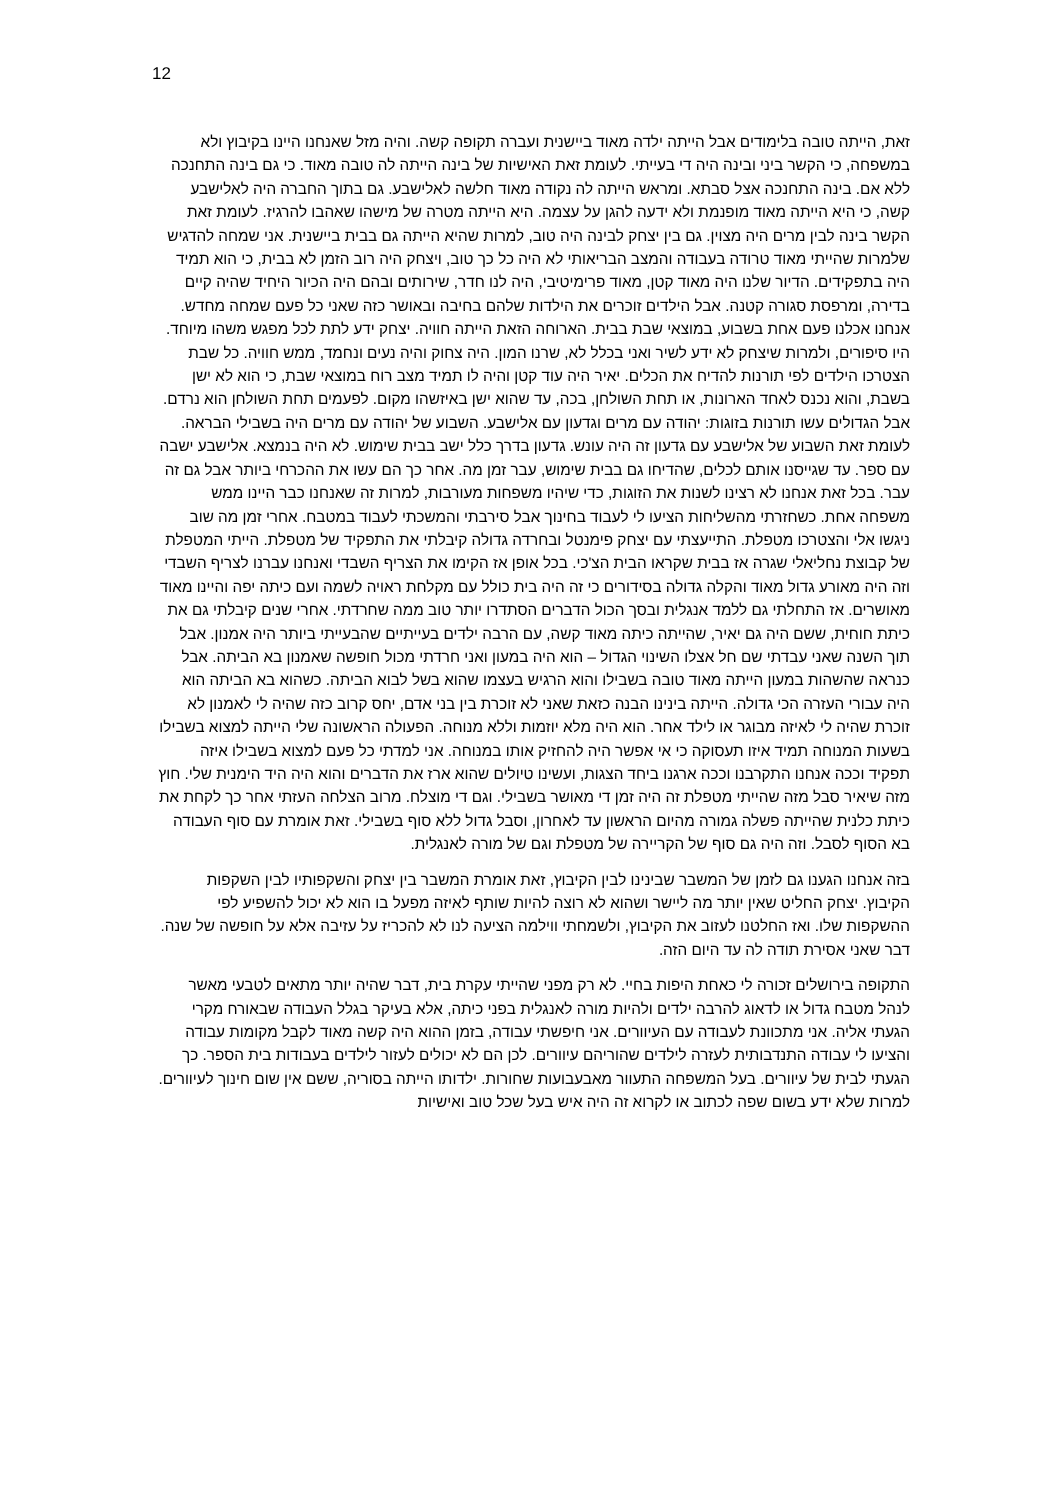12
זאת, הייתה טובה בלימודים אבל הייתה ילדה מאוד ביישנית ועברה תקופה קשה. והיה מזל שאנחנו היינו בקיבוץ ולא במשפחה, כי הקשר ביני ובינה היה די בעייתי. לעומת זאת האישיות של בינה הייתה לה טובה מאוד. כי גם בינה התחנכה ללא אם. בינה התחנכה אצל סבתא. ומראש הייתה לה נקודה מאוד חלשה לאלישבע. גם בתוך החברה היה לאלישבע קשה, כי היא הייתה מאוד מופנמת ולא ידעה להגן על עצמה. היא הייתה מטרה של מישהו שאהבו להרגיז. לעומת זאת הקשר בינה לבין מרים היה מצוין. גם בין יצחק לבינה היה טוב, למרות שהיא הייתה גם בבית ביישנית. אני שמחה להדגיש שלמרות שהייתי מאוד טרודה בעבודה והמצב הבריאותי לא היה כל כך טוב, ויצחק היה רוב הזמן לא בבית, כי הוא תמיד היה בתפקידים. הדיור שלנו היה מאוד קטן, מאוד פרימיטיבי, היה לנו חדר, שירותים ובהם היה הכיור היחיד שהיה קיים בדירה, ומרפסת סגורה קטנה. אבל הילדים זוכרים את הילדות שלהם בחיבה ובאושר כזה שאני כל פעם שמחה מחדש. אנחנו אכלנו פעם אחת בשבוע, במוצאי שבת בבית. הארוחה הזאת הייתה חוויה. יצחק ידע לתת לכל מפגש משהו מיוחד. היו סיפורים, ולמרות שיצחק לא ידע לשיר ואני בכלל לא, שרנו המון. היה צחוק והיה נעים ונחמד, ממש חוויה. כל שבת הצטרכו הילדים לפי תורנות להדיח את הכלים. יאיר היה עוד קטן והיה לו תמיד מצב רוח במוצאי שבת, כי הוא לא ישן בשבת, והוא נכנס לאחד הארונות, או תחת השולחן, בכה, עד שהוא ישן באיזשהו מקום. לפעמים תחת השולחן הוא נרדם. אבל הגדולים עשו תורנות בזוגות: יהודה עם מרים וגדעון עם אלישבע. השבוע של יהודה עם מרים היה בשבילי הבראה. לעומת זאת השבוע של אלישבע עם גדעון זה היה עונש. גדעון בדרך כלל ישב בבית שימוש. לא היה בנמצא. אלישבע ישבה עם ספר. עד שגייסנו אותם לכלים, שהדיחו גם בבית שימוש, עבר זמן מה. אחר כך הם עשו את ההכרחי ביותר אבל גם זה עבר. בכל זאת אנחנו לא רצינו לשנות את הזוגות, כדי שיהיו משפחות מעורבות, למרות זה שאנחנו כבר היינו ממש משפחה אחת. כשחזרתי מהשליחות הציעו לי לעבוד בחינוך אבל סירבתי והמשכתי לעבוד במטבח. אחרי זמן מה שוב ניגשו אלי והצטרכו מטפלת. התייעצתי עם יצחק פימנטל ובחרדה גדולה קיבלתי את התפקיד של מטפלת. הייתי המטפלת של קבוצת נחליאלי שגרה אז בבית שקראו הבית הצ'כי. בכל אופן אז הקימו את הצריף השבדי ואנחנו עברנו לצריף השבדי וזה היה מאורע גדול מאוד והקלה גדולה בסידורים כי זה היה בית כולל עם מקלחת ראויה לשמה ועם כיתה יפה והיינו מאוד מאושרים. אז התחלתי גם ללמד אנגלית ובסך הכול הדברים הסתדרו יותר טוב ממה שחרדתי. אחרי שנים קיבלתי גם את כיתת חוחית, ששם היה גם יאיר, שהייתה כיתה מאוד קשה, עם הרבה ילדים בעייתיים שהבעייתי ביותר היה אמנון. אבל תוך השנה שאני עבדתי שם חל אצלו השינוי הגדול – הוא היה במעון ואני חרדתי מכול חופשה שאמנון בא הביתה. אבל כנראה שהשהות במעון הייתה מאוד טובה בשבילו והוא הרגיש בעצמו שהוא בשל לבוא הביתה. כשהוא בא הביתה הוא היה עבורי העזרה הכי גדולה. הייתה בינינו הבנה כזאת שאני לא זוכרת בין בני אדם, יחס קרוב כזה שהיה לי לאמנון לא זוכרת שהיה לי לאיזה מבוגר או לילד אחר. הוא היה מלא יוזמות וללא מנוחה. הפעולה הראשונה שלי הייתה למצוא בשבילו בשעות המנוחה תמיד איזו תעסוקה כי אי אפשר היה להחזיק אותו במנוחה. אני למדתי כל פעם למצוא בשבילו איזה תפקיד וככה אנחנו התקרבנו וככה ארגנו ביחד הצגות, ועשינו טיולים שהוא ארז את הדברים והוא היה היד הימנית שלי. חוץ מזה שיאיר סבל מזה שהייתי מטפלת זה היה זמן די מאושר בשבילי. וגם די מוצלח. מרוב הצלחה העזתי אחר כך לקחת את כיתת כלנית שהייתה פשלה גמורה מהיום הראשון עד לאחרון, וסבל גדול ללא סוף בשבילי. זאת אומרת עם סוף העבודה בא הסוף לסבל. וזה היה גם סוף של הקריירה של מטפלת וגם של מורה לאנגלית.
בזה אנחנו הגענו גם לזמן של המשבר שבינינו לבין הקיבוץ, זאת אומרת המשבר בין יצחק והשקפותיו לבין השקפות הקיבוץ. יצחק החליט שאין יותר מה ליישר ושהוא לא רוצה להיות שותף לאיזה מפעל בו הוא לא יכול להשפיע לפי ההשקפות שלו. ואז החלטנו לעזוב את הקיבוץ, ולשמחתי ווילמה הציעה לנו לא להכריז על עזיבה אלא על חופשה של שנה. דבר שאני אסירת תודה לה עד היום הזה.
התקופה בירושלים זכורה לי כאחת היפות בחיי. לא רק מפני שהייתי עקרת בית, דבר שהיה יותר מתאים לטבעי מאשר לנהל מטבח גדול או לדאוג להרבה ילדים ולהיות מורה לאנגלית בפני כיתה, אלא בעיקר בגלל העבודה שבאורח מקרי הגעתי אליה. אני מתכוונת לעבודה עם העיוורים. אני חיפשתי עבודה, בזמן ההוא היה קשה מאוד לקבל מקומות עבודה והציעו לי עבודה התנדבותית לעזרה לילדים שהוריהם עיוורים. לכן הם לא יכולים לעזור לילדים בעבודות בית הספר. כך הגעתי לבית של עיוורים. בעל המשפחה התעוור מאבעבועות שחורות. ילדותו הייתה בסוריה, ששם אין שום חינוך לעיוורים. למרות שלא ידע בשום שפה לכתוב או לקרוא זה היה איש בעל שכל טוב ואישיות